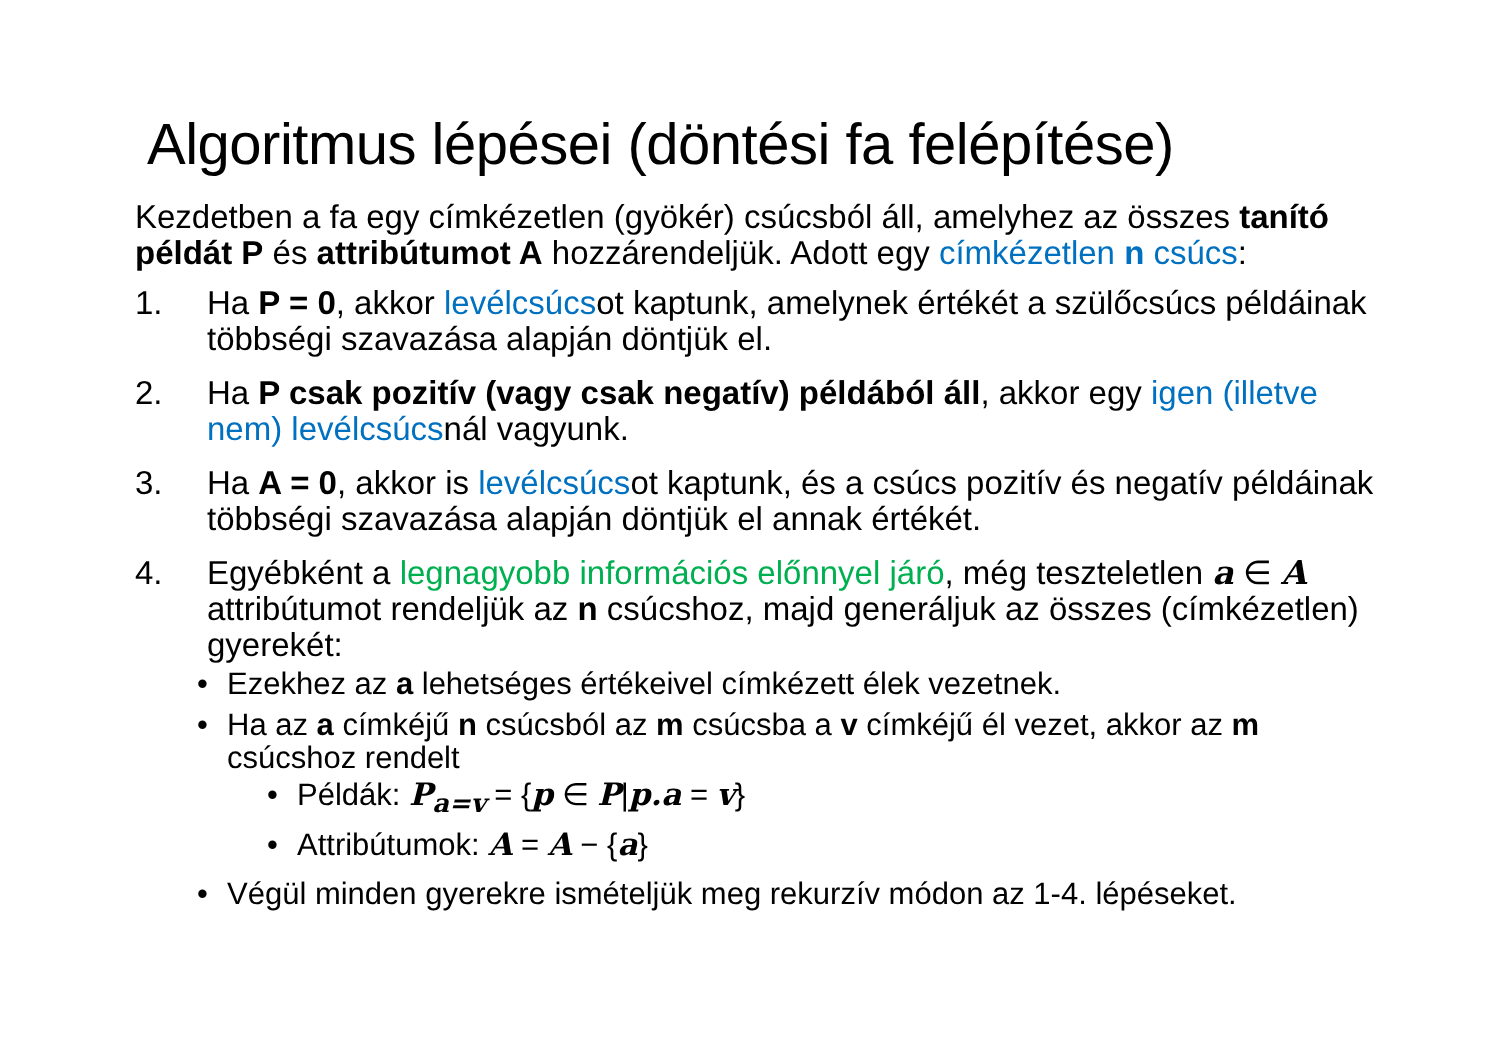Algoritmus lépései (döntési fa felépítése)
Kezdetben a fa egy címkézetlen (gyökér) csúcsból áll, amelyhez az összes tanító példát P és attribútumot A hozzárendeljük. Adott egy címkézetlen n csúcs:
1. Ha P = 0, akkor levélcsúcsot kaptunk, amelynek értékét a szülőcsúcs példáinak többségi szavazása alapján döntjük el.
2. Ha P csak pozitív (vagy csak negatív) példából áll, akkor egy igen (illetve nem) levélcsúcsnál vagyunk.
3. Ha A = 0, akkor is levélcsúcsot kaptunk, és a csúcs pozitív és negatív példáinak többségi szavazása alapján döntjük el annak értékét.
4. Egyébként a legnagyobb információs előnnyel járó, még teszteletlen a ∈ A attribútumot rendeljük az n csúcshoz, majd generáljuk az összes (címkézetlen) gyerekét:
• Ezekhez az a lehetséges értékeivel címkézett élek vezetnek.
• Ha az a címkéjű n csúcsból az m csúcsba a v címkéjű él vezet, akkor az m csúcshoz rendelt
• Példák: P<sub>a=v</sub> = {p ∈ P|p.a = v}
• Attribútumok: A = A − {a}
• Végül minden gyerekre ismételjük meg rekurzív módon az 1-4. lépéseket.